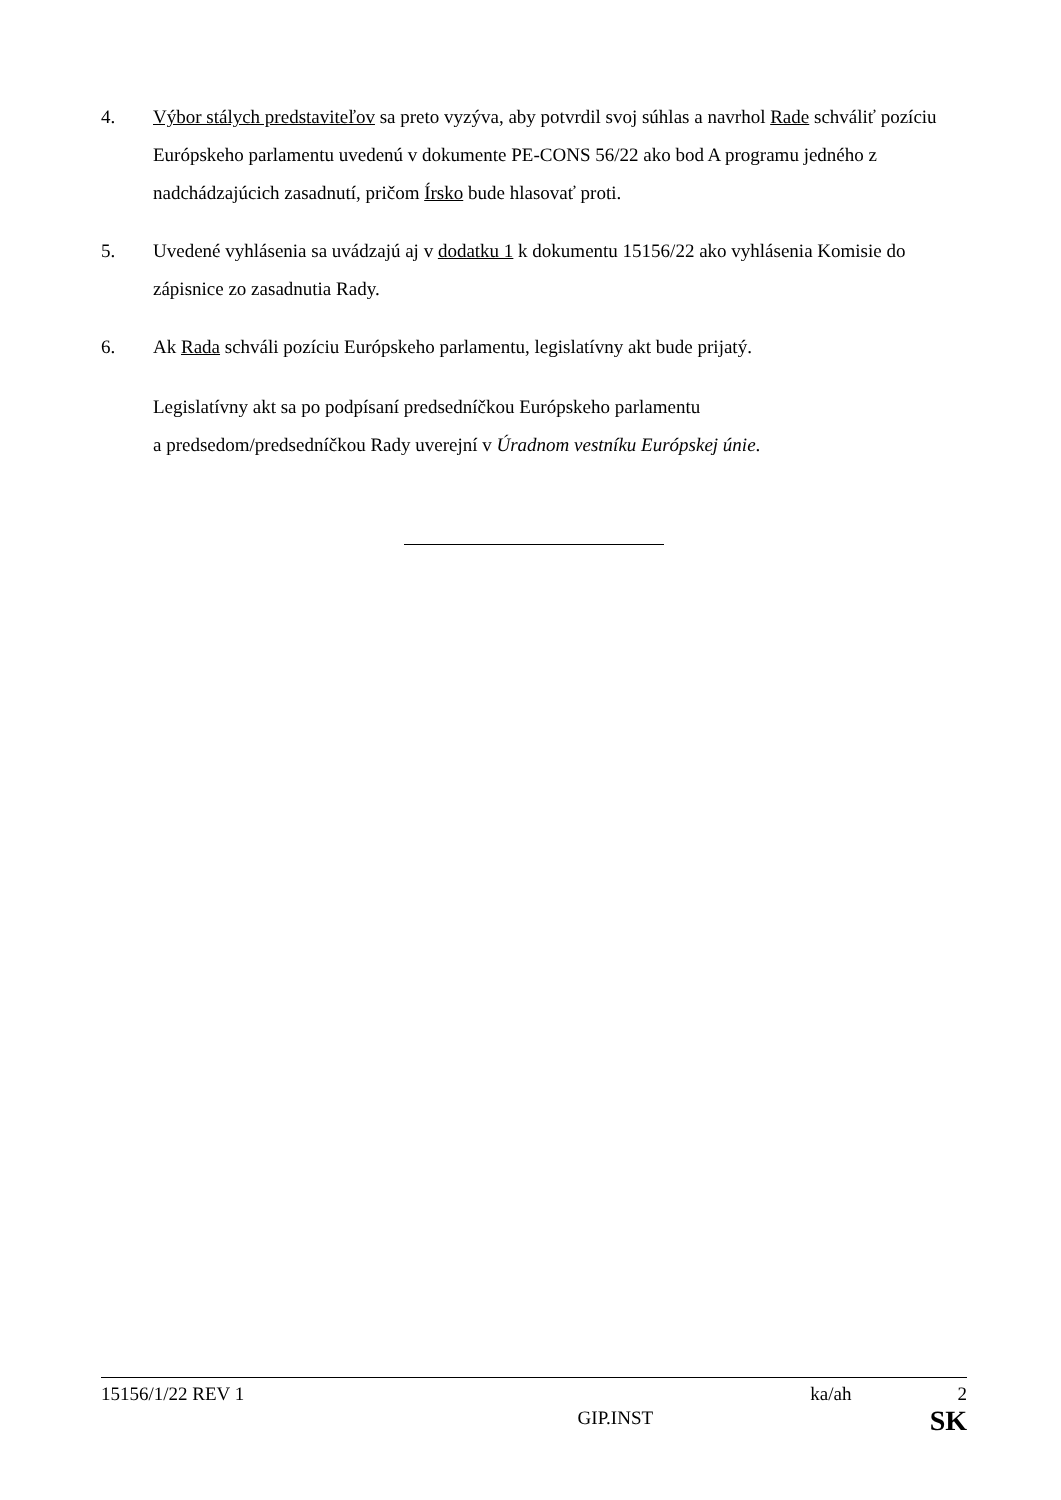4. Výbor stálych predstaviteľov sa preto vyzýva, aby potvrdil svoj súhlas a navrhol Rade schváliť pozíciu Európskeho parlamentu uvedenú v dokumente PE-CONS 56/22 ako bod A programu jedného z nadchádzajúcich zasadnutí, pričom Írsko bude hlasovať proti.
5. Uvedené vyhlásenia sa uvádzajú aj v dodatku 1 k dokumentu 15156/22 ako vyhlásenia Komisie do zápisnice zo zasadnutia Rady.
6. Ak Rada schváli pozíciu Európskeho parlamentu, legislatívny akt bude prijatý.
Legislatívny akt sa po podpísaní predsedníčkou Európskeho parlamentu
a predsedom/predsedníčkou Rady uverejní v Úradnom vestníku Európskej únie.
15156/1/22 REV 1 ka/ah 2
GIP.INST SK